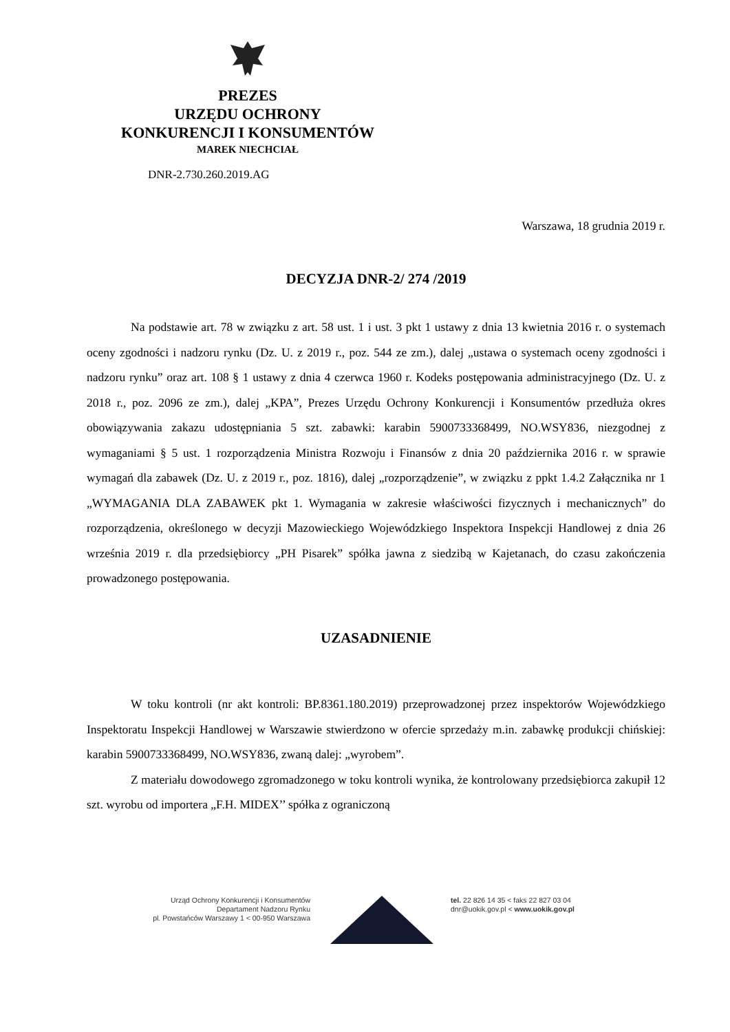PREZES
URZĘDU OCHRONY
KONKURENCJI I KONSUMENTÓW
MAREK NIECHCIAŁ
DNR-2.730.260.2019.AG
Warszawa, 18 grudnia 2019 r.
DECYZJA DNR-2/ 274 /2019
Na podstawie art. 78 w związku z art. 58 ust. 1 i ust. 3 pkt 1 ustawy z dnia 13 kwietnia 2016 r. o systemach oceny zgodności i nadzoru rynku (Dz. U. z 2019 r., poz. 544 ze zm.), dalej „ustawa o systemach oceny zgodności i nadzoru rynku” oraz art. 108 § 1 ustawy z dnia 4 czerwca 1960 r. Kodeks postępowania administracyjnego (Dz. U. z 2018 r., poz. 2096 ze zm.), dalej „KPA”, Prezes Urzędu Ochrony Konkurencji i Konsumentów przedłuża okres obowiązywania zakazu udostępniania 5 szt. zabawki: karabin 5900733368499, NO.WSY836, niezgodnej z wymaganiami § 5 ust. 1 rozporządzenia Ministra Rozwoju i Finansów z dnia 20 października 2016 r. w sprawie wymagań dla zabawek (Dz. U. z 2019 r., poz. 1816), dalej „rozporządzenie”, w związku z ppkt 1.4.2 Załącznika nr 1 „WYMAGANIA DLA ZABAWEK pkt 1. Wymagania w zakresie właściwości fizycznych i mechanicznych” do rozporządzenia, określonego w decyzji Mazowieckiego Wojewódzkiego Inspektora Inspekcji Handlowej z dnia 26 września 2019 r. dla przedsiębiorcy „PH Pisarek” spółka jawna z siedzibą w Kajetanach, do czasu zakończenia prowadzonego postępowania.
UZASADNIENIE
W toku kontroli (nr akt kontroli: BP.8361.180.2019) przeprowadzonej przez inspektorów Wojewódzkiego Inspektoratu Inspekcji Handlowej w Warszawie stwierdzono w ofercie sprzedaży m.in. zabawkę produkcji chińskiej: karabin 5900733368499, NO.WSY836, zwaną dalej: „wyrobem”.
Z materiału dowodowego zgromadzonego w toku kontroli wynika, że kontrolowany przedsiębiorca zakupił 12 szt. wyrobu od importera „F.H. MIDEX’’ spółka z ograniczoną
Urząd Ochrony Konkurencji i Konsumentów
Departament Nadzoru Rynku
pl. Powstańców Warszawy 1 < 00-950 Warszawa
tel. 22 826 14 35 < faks 22 827 03 04
dnr@uokik.gov.pl < www.uokik.gov.pl